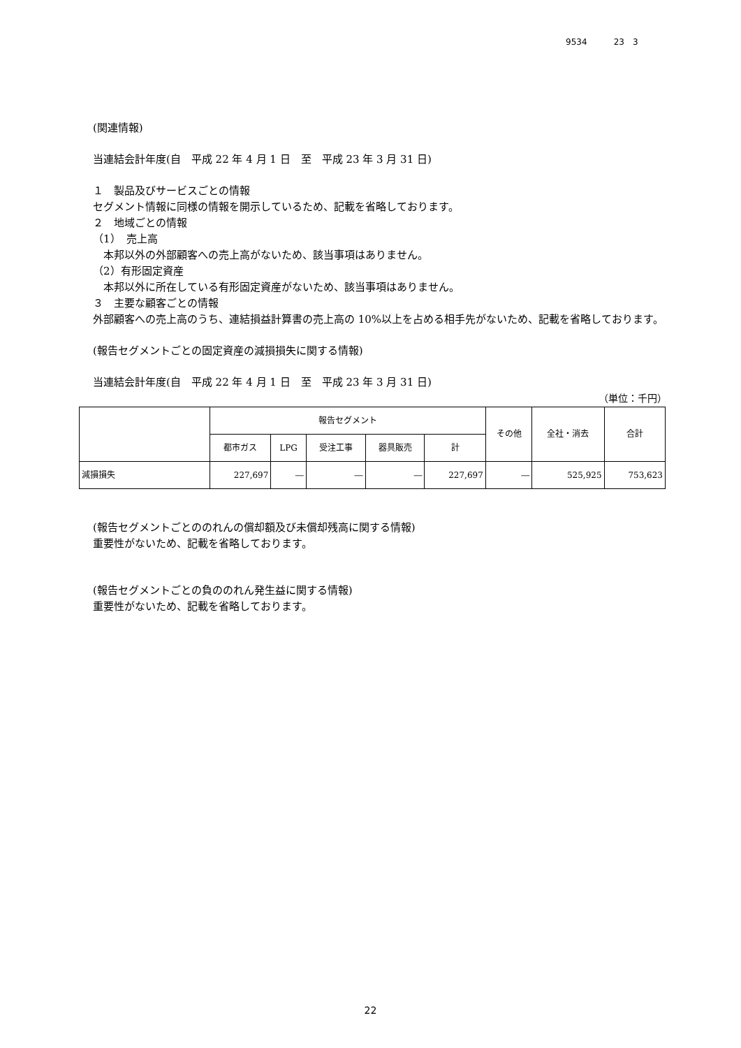9534 23　3
(関連情報)
当連結会計年度(自　平成 22 年 4 月 1 日　至　平成 23 年 3 月 31 日)
１　製品及びサービスごとの情報
セグメント情報に同様の情報を開示しているため、記載を省略しております。
２　地域ごとの情報
（1）　売上高
　本邦以外の外部顧客への売上高がないため、該当事項はありません。
（2）有形固定資産
　本邦以外に所在している有形固定資産がないため、該当事項はありません。
３　主要な顧客ごとの情報
外部顧客への売上高のうち、連結損益計算書の売上高の 10%以上を占める相手先がないため、記載を省略しております。
(報告セグメントごとの固定資産の減損損失に関する情報)
当連結会計年度(自　平成 22 年 4 月 1 日　至　平成 23 年 3 月 31 日)
（単位：千円）
| | 報告セグメント | | | | | その他 | 全社・消去 | 合計 |
| --- | --- | --- | --- | --- | --- | --- | --- | --- |
| | 都市ガス | LPG | 受注工事 | 器具販売 | 計 | | | |
| 減損損失 | 227,697 | ― | ― | ― | 227,697 | ― | 525,925 | 753,623 |
(報告セグメントごとののれんの償却額及び未償却残高に関する情報)
重要性がないため、記載を省略しております。
(報告セグメントごとの負ののれん発生益に関する情報)
重要性がないため、記載を省略しております。
22